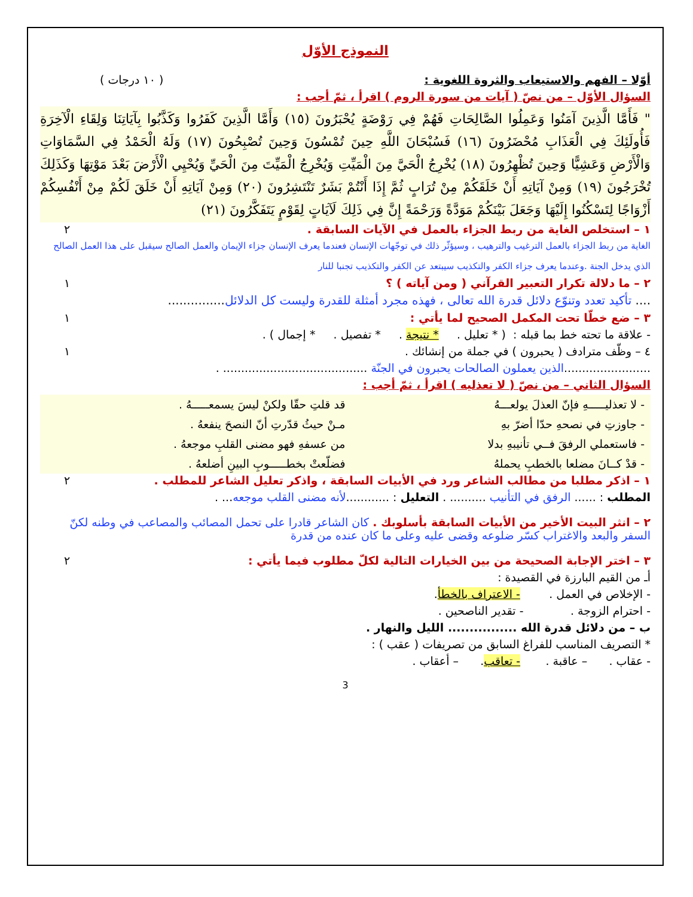النموذج الأوّل
أوّلا – الفهم والاستيعاب والثروة اللغوية : ( ١٠ درجات )
السؤال الأوّل – من نصّ ( آيات من سورة الروم ) اقرأ ، ثمّ أجب :
" فَأَمَّا الَّذِينَ آمَنُوا وَعَمِلُوا الصَّالِحَاتِ فَهُمْ فِي رَوْضَةٍ يُحْبَرُونَ (١٥) وَأَمَّا الَّذِينَ كَفَرُوا وَكَذَّبُوا بِآيَاتِنَا وَلِقَاءِ الْآخِرَةِ فَأُولَئِكَ فِي الْعَذَابِ مُحْضَرُونَ (١٦) فَسُبْحَانَ اللَّهِ حِينَ تُمْسُونَ وَحِينَ تُصْبِحُونَ (١٧) وَلَهُ الْحَمْدُ فِي السَّمَاوَاتِ وَالْأَرْضِ وَعَشِيًّا وَحِينَ تُظْهِرُونَ (١٨) يُخْرِجُ الْحَيَّ مِنَ الْمَيِّتِ وَيُخْرِجُ الْمَيِّتَ مِنَ الْحَيِّ وَيُحْيِي الْأَرْضَ بَعْدَ مَوْتِهَا وَكَذَلِكَ تُخْرَجُونَ (١٩) وَمِنْ آيَاتِهِ أَنْ خَلَقَكُمْ مِنْ تُرَابٍ ثُمَّ إِذَا أَنْتُمْ بَشَرٌ تَنْتَشِرُونَ (٢٠) وَمِنْ آيَاتِهِ أَنْ خَلَقَ لَكُمْ مِنْ أَنْفُسِكُمْ أَزْوَاجًا لِتَسْكُنُوا إِلَيْهَا وَجَعَلَ بَيْنَكُمْ مَوَدَّةً وَرَحْمَةً إِنَّ فِي ذَلِكَ لَآيَاتٍ لِقَوْمٍ يَتَفَكَّرُونَ (٢١)
١ – استخلص الغاية من ربط الجزاء بالعمل في الآيات السابقة . ٢
الغاية من ربط الجزاء بالعمل الترغيب والترهيب ، وسيؤثّر ذلك في توجّهات الإنسان فعندما يعرف الإنسان جزاء الإيمان والعمل الصالح سيقبل على هذا العمل الصالح الذي يدخل الجنة .وعندما يعرف جزاء الكفر والتكذيب سيبتعد عن الكفر والتكذيب تجنبا للنار
٢ – ما دلالة تكرار التعبير القرآني ( ومن آياته ) ؟ ١
.... تأكيد تعدد وتنوّع دلائل قدرة الله تعالى ، فهذه مجرد أمثلة للقدرة وليست كل الدلائل...............
٣ – ضع خطّا تحت المكمل الصحيح لما يأتي : ١
- علاقة ما تحته خط بما قبله : ( * تعليل . * نتيجة . * تفصيل . * إجمال ) .
٤ – وظّف مترادف ( يحبرون ) في جملة من إنشائك . ١
........................الذين يعملون الصالحات يحبرون في الجنّة ........................................ .
السؤال الثاني – من نصّ ( لا تعذليه ) اقرأ ، ثمّ أجب :
- لا تعذليـــــهِ فإنّ العذلَ يولعـــهُ
قد قلتِ حقّا ولكنْ ليسَ يسمعـــــهُ .
- جاوزتِ في نصحهِ حدّا أضرّ بهِ
مـنْ حيثُ قدّرتِ أنّ النصحَ ينفعهُ .
- فاستعملي الرفقَ فــي تأنيبهِ بدلا
من عسفهِ فهو مضنى القلبِ موجعهُ .
- قدْ كــانَ مضلعا بالخطبِ يحملهُ
فضلّعتْ بخطـــــوبِ البينِ أضلعهُ .
١ – اذكر مطلبا من مطالب الشاعر ورد في الأبيات السابقة ، واذكر تعليل الشاعر للمطلب . ٢
المطلب : ...... الرفق في التأنيب .......... . التعليل : ............لأنه مضنى القلب موجعه... .
٢ – انثر البيت الأخير من الأبيات السابقة بأسلوبك . كان الشاعر قادرا على تحمل المصائب والمصاعب في وطنه لكنّ السفر والبعد والاغتراب كسّر ضلوعه وقضى عليه وعلى ما كان عنده من قدرة
٣ – اختر الإجابة الصحيحة من بين الخيارات التالية لكلّ مطلوب فيما يأتي : ٢
أـ من القيم البارزة في القصيدة :
- الإخلاص في العمل . - الاعتراف بالخطأ.
- احترام الزوجة . - تقدير الناصحين .
ب – من دلائل قدرة الله ................ الليل والنهار .
* التصريف المناسب للفراغ السابق من تصريفات ( عقب ) :
- عقاب . – عاقبة . - تعاقب. – أعقاب .
3